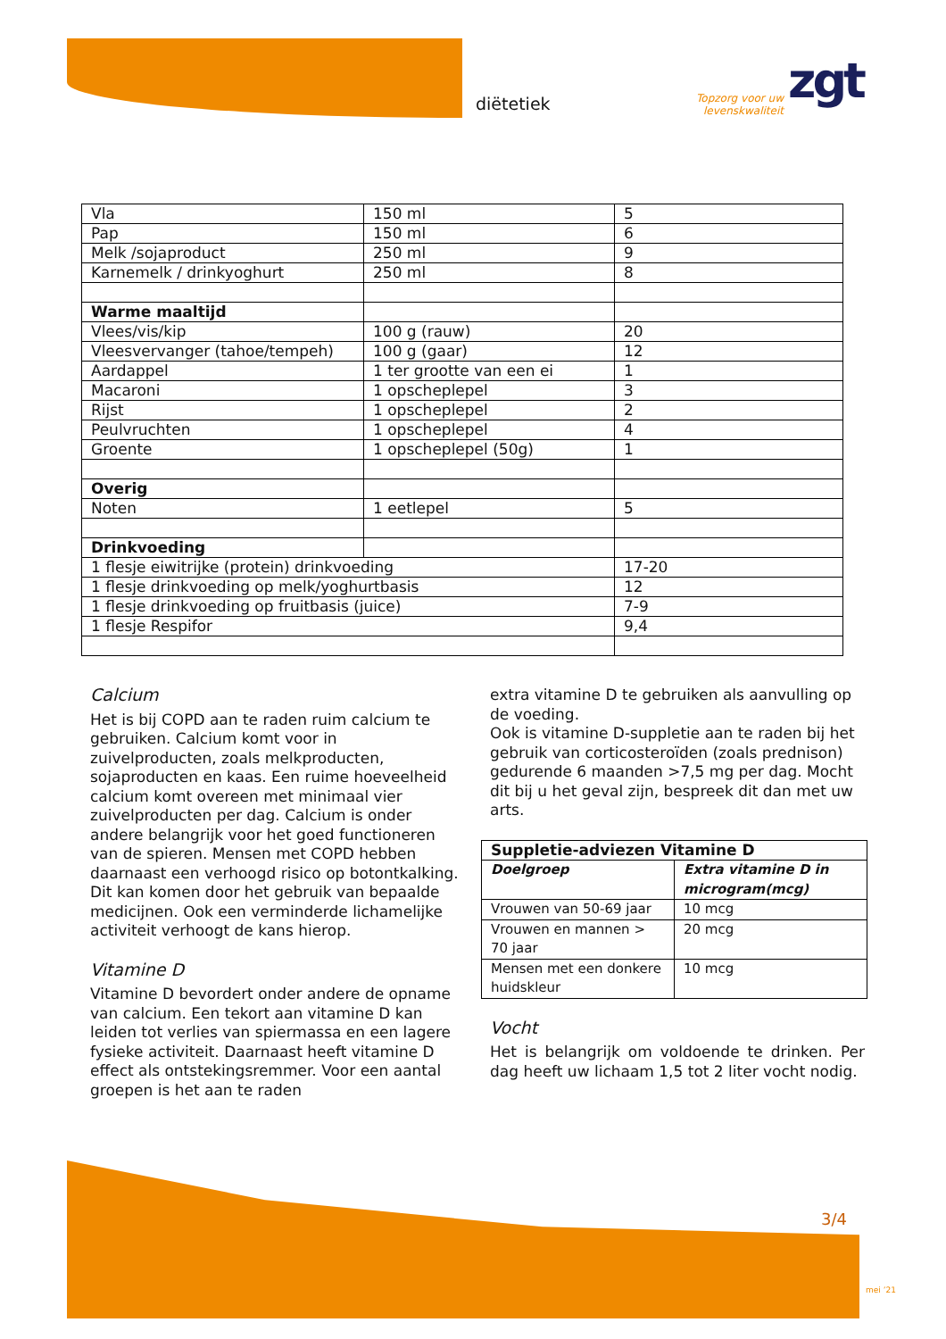diëtetiek
Topzorg voor uw
levenskwaliteit
zgt
| Vla | 150 ml | 5 |
| Pap | 150 ml | 6 |
| Melk /sojaproduct | 250 ml | 9 |
| Karnemelk / drinkyoghurt | 250 ml | 8 |
| Warme maaltijd | | |
| Vlees/vis/kip | 100 g (rauw) | 20 |
| Vleesvervanger (tahoe/tempeh) | 100 g (gaar) | 12 |
| Aardappel | 1 ter grootte van een ei | 1 |
| Macaroni | 1 opscheplepel | 3 |
| Rijst | 1 opscheplepel | 2 |
| Peulvruchten | 1 opscheplepel | 4 |
| Groente | 1 opscheplepel (50g) | 1 |
| Overig | | |
| Noten | 1 eetlepel | 5 |
| Drinkvoeding | | |
| 1 flesje eiwitrijke (protein) drinkvoeding | | 17-20 |
| 1 flesje drinkvoeding op melk/yoghurtbasis | | 12 |
| 1 flesje drinkvoeding op fruitbasis (juice) | | 7-9 |
| 1 flesje Respifor | | 9,4 |
Calcium
Het is bij COPD aan te raden ruim calcium te gebruiken. Calcium komt voor in zuivelproducten, zoals melkproducten, sojaproducten en kaas. Een ruime hoeveelheid calcium komt overeen met minimaal vier zuivelproducten per dag. Calcium is onder andere belangrijk voor het goed functioneren van de spieren. Mensen met COPD hebben daarnaast een verhoogd risico op botontkalking. Dit kan komen door het gebruik van bepaalde medicijnen. Ook een verminderde lichamelijke activiteit verhoogt de kans hierop.
Vitamine D
Vitamine D bevordert onder andere de opname van calcium. Een tekort aan vitamine D kan leiden tot verlies van spiermassa en een lagere fysieke activiteit. Daarnaast heeft vitamine D effect als ontstekingsremmer. Voor een aantal groepen is het aan te raden
extra vitamine D te gebruiken als aanvulling op de voeding.
Ook is vitamine D-suppletie aan te raden bij het gebruik van corticosteroïden (zoals prednison) gedurende 6 maanden >7,5 mg per dag. Mocht dit bij u het geval zijn, bespreek dit dan met uw arts.
| Suppletie-adviezen Vitamine D | |
| --- | --- |
| Doelgroep | Extra vitamine D in microgram(mcg) |
| Vrouwen van 50-69 jaar | 10 mcg |
| Vrouwen en mannen > 70 jaar | 20 mcg |
| Mensen met een donkere huidskleur | 10 mcg |
Vocht
Het is belangrijk om voldoende te drinken. Per dag heeft uw lichaam 1,5 tot 2 liter vocht nodig.
3/4
mei ’21